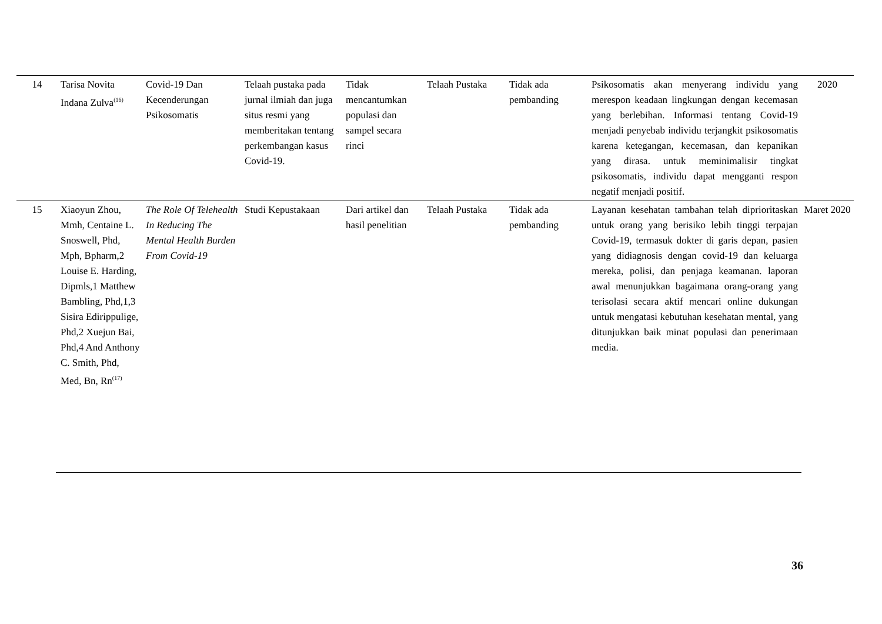| 14 | Tarisa Novita Indana Zulva<sup>(16)</sup> | Covid-19 Dan Kecenderungan Psikosomatis | Telaah pustaka pada jurnal ilmiah dan juga situs resmi yang memberitakan tentang perkembangan kasus Covid-19. | Tidak mencantumkan populasi dan sampel secara rinci | Telaah Pustaka | Tidak ada pembanding | Psikosomatis akan menyerang individu yang merespon keadaan lingkungan dengan kecemasan yang berlebihan. Informasi tentang Covid-19 menjadi penyebab individu terjangkit psikosomatis karena ketegangan, kecemasan, dan kepanikan yang dirasa. untuk meminimalisir tingkat psikosomatis, individu dapat mengganti respon negatif menjadi positif. | 2020 |
| 15 | Xiaoyun Zhou, Mmh, Centaine L. Snoswell, Phd, Mph, Bpharm,2 Louise E. Harding, Dipmls,1 Matthew Bambling, Phd,1,3 Sisira Edirippulige, Phd,2 Xuejun Bai, Phd,4 And Anthony C. Smith, Phd, Med, Bn, Rn<sup>(17)</sup> | The Role Of Telehealth In Reducing The Mental Health Burden From Covid-19 | Studi Kepustakaan | Dari artikel dan hasil penelitian | Telaah Pustaka | Tidak ada pembanding | Layanan kesehatan tambahan telah diprioritaskan untuk orang yang berisiko lebih tinggi terpajan Covid-19, termasuk dokter di garis depan, pasien yang didiagnosis dengan covid-19 dan keluarga mereka, polisi, dan penjaga keamanan. laporan awal menunjukkan bagaimana orang-orang yang terisolasi secara aktif mencari online dukungan untuk mengatasi kebutuhan kesehatan mental, yang ditunjukkan baik minat populasi dan penerimaan media. | Maret 2020 |
36